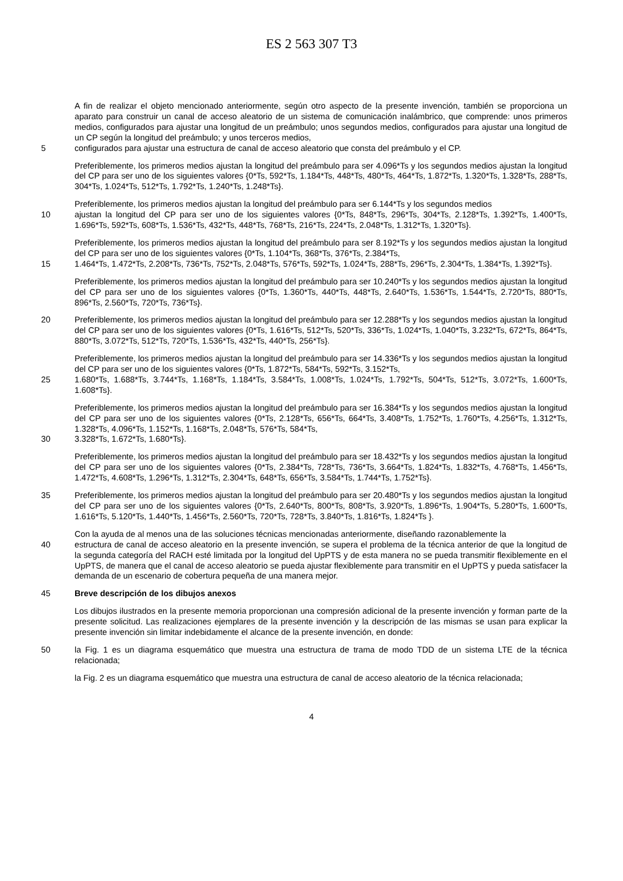ES 2 563 307 T3
A fin de realizar el objeto mencionado anteriormente, según otro aspecto de la presente invención, también se proporciona un aparato para construir un canal de acceso aleatorio de un sistema de comunicación inalámbrico, que comprende: unos primeros medios, configurados para ajustar una longitud de un preámbulo; unos segundos medios, configurados para ajustar una longitud de un CP según la longitud del preámbulo; y unos terceros medios,
5 configurados para ajustar una estructura de canal de acceso aleatorio que consta del preámbulo y el CP.
Preferiblemente, los primeros medios ajustan la longitud del preámbulo para ser 4.096*Ts y los segundos medios ajustan la longitud del CP para ser uno de los siguientes valores {0*Ts, 592*Ts, 1.184*Ts, 448*Ts, 480*Ts, 464*Ts, 1.872*Ts, 1.320*Ts, 1.328*Ts, 288*Ts, 304*Ts, 1.024*Ts, 512*Ts, 1.792*Ts, 1.240*Ts, 1.248*Ts}.
Preferiblemente, los primeros medios ajustan la longitud del preámbulo para ser 6.144*Ts y los segundos medios
10 ajustan la longitud del CP para ser uno de los siguientes valores {0*Ts, 848*Ts, 296*Ts, 304*Ts, 2.128*Ts, 1.392*Ts, 1.400*Ts, 1.696*Ts, 592*Ts, 608*Ts, 1.536*Ts, 432*Ts, 448*Ts, 768*Ts, 216*Ts, 224*Ts, 2.048*Ts, 1.312*Ts, 1.320*Ts}.
Preferiblemente, los primeros medios ajustan la longitud del preámbulo para ser 8.192*Ts y los segundos medios ajustan la longitud del CP para ser uno de los siguientes valores {0*Ts, 1.104*Ts, 368*Ts, 376*Ts, 2.384*Ts,
15 1.464*Ts, 1.472*Ts, 2.208*Ts, 736*Ts, 752*Ts, 2.048*Ts, 576*Ts, 592*Ts, 1.024*Ts, 288*Ts, 296*Ts, 2.304*Ts, 1.384*Ts, 1.392*Ts}.
Preferiblemente, los primeros medios ajustan la longitud del preámbulo para ser 10.240*Ts y los segundos medios ajustan la longitud del CP para ser uno de los siguientes valores {0*Ts, 1.360*Ts, 440*Ts, 448*Ts, 2.640*Ts, 1.536*Ts, 1.544*Ts, 2.720*Ts, 880*Ts, 896*Ts, 2.560*Ts, 720*Ts, 736*Ts}.
20 Preferiblemente, los primeros medios ajustan la longitud del preámbulo para ser 12.288*Ts y los segundos medios ajustan la longitud del CP para ser uno de los siguientes valores {0*Ts, 1.616*Ts, 512*Ts, 520*Ts, 336*Ts, 1.024*Ts, 1.040*Ts, 3.232*Ts, 672*Ts, 864*Ts, 880*Ts, 3.072*Ts, 512*Ts, 720*Ts, 1.536*Ts, 432*Ts, 440*Ts, 256*Ts}.
Preferiblemente, los primeros medios ajustan la longitud del preámbulo para ser 14.336*Ts y los segundos medios ajustan la longitud del CP para ser uno de los siguientes valores {0*Ts, 1.872*Ts, 584*Ts, 592*Ts, 3.152*Ts,
25 1.680*Ts, 1.688*Ts, 3.744*Ts, 1.168*Ts, 1.184*Ts, 3.584*Ts, 1.008*Ts, 1.024*Ts, 1.792*Ts, 504*Ts, 512*Ts, 3.072*Ts, 1.600*Ts, 1.608*Ts}.
Preferiblemente, los primeros medios ajustan la longitud del preámbulo para ser 16.384*Ts y los segundos medios ajustan la longitud del CP para ser uno de los siguientes valores {0*Ts, 2.128*Ts, 656*Ts, 664*Ts, 3.408*Ts, 1.752*Ts, 1.760*Ts, 4.256*Ts, 1.312*Ts, 1.328*Ts, 4.096*Ts, 1.152*Ts, 1.168*Ts, 2.048*Ts, 576*Ts, 584*Ts,
30 3.328*Ts, 1.672*Ts, 1.680*Ts}.
Preferiblemente, los primeros medios ajustan la longitud del preámbulo para ser 18.432*Ts y los segundos medios ajustan la longitud del CP para ser uno de los siguientes valores {0*Ts, 2.384*Ts, 728*Ts, 736*Ts, 3.664*Ts, 1.824*Ts, 1.832*Ts, 4.768*Ts, 1.456*Ts, 1.472*Ts, 4.608*Ts, 1.296*Ts, 1.312*Ts, 2.304*Ts, 648*Ts, 656*Ts, 3.584*Ts, 1.744*Ts, 1.752*Ts}.
35 Preferiblemente, los primeros medios ajustan la longitud del preámbulo para ser 20.480*Ts y los segundos medios ajustan la longitud del CP para ser uno de los siguientes valores {0*Ts, 2.640*Ts, 800*Ts, 808*Ts, 3.920*Ts, 1.896*Ts, 1.904*Ts, 5.280*Ts, 1.600*Ts, 1.616*Ts, 5.120*Ts, 1.440*Ts, 1.456*Ts, 2.560*Ts, 720*Ts, 728*Ts, 3.840*Ts, 1.816*Ts, 1.824*Ts }.
Con la ayuda de al menos una de las soluciones técnicas mencionadas anteriormente, diseñando razonablemente la
40 estructura de canal de acceso aleatorio en la presente invención, se supera el problema de la técnica anterior de que la longitud de la segunda categoría del RACH esté limitada por la longitud del UpPTS y de esta manera no se pueda transmitir flexiblemente en el UpPTS, de manera que el canal de acceso aleatorio se pueda ajustar flexiblemente para transmitir en el UpPTS y pueda satisfacer la demanda de un escenario de cobertura pequeña de una manera mejor.
45 Breve descripción de los dibujos anexos
Los dibujos ilustrados en la presente memoria proporcionan una compresión adicional de la presente invención y forman parte de la presente solicitud. Las realizaciones ejemplares de la presente invención y la descripción de las mismas se usan para explicar la presente invención sin limitar indebidamente el alcance de la presente invención, en donde:
50 la Fig. 1 es un diagrama esquemático que muestra una estructura de trama de modo TDD de un sistema LTE de la técnica relacionada;
la Fig. 2 es un diagrama esquemático que muestra una estructura de canal de acceso aleatorio de la técnica relacionada;
4